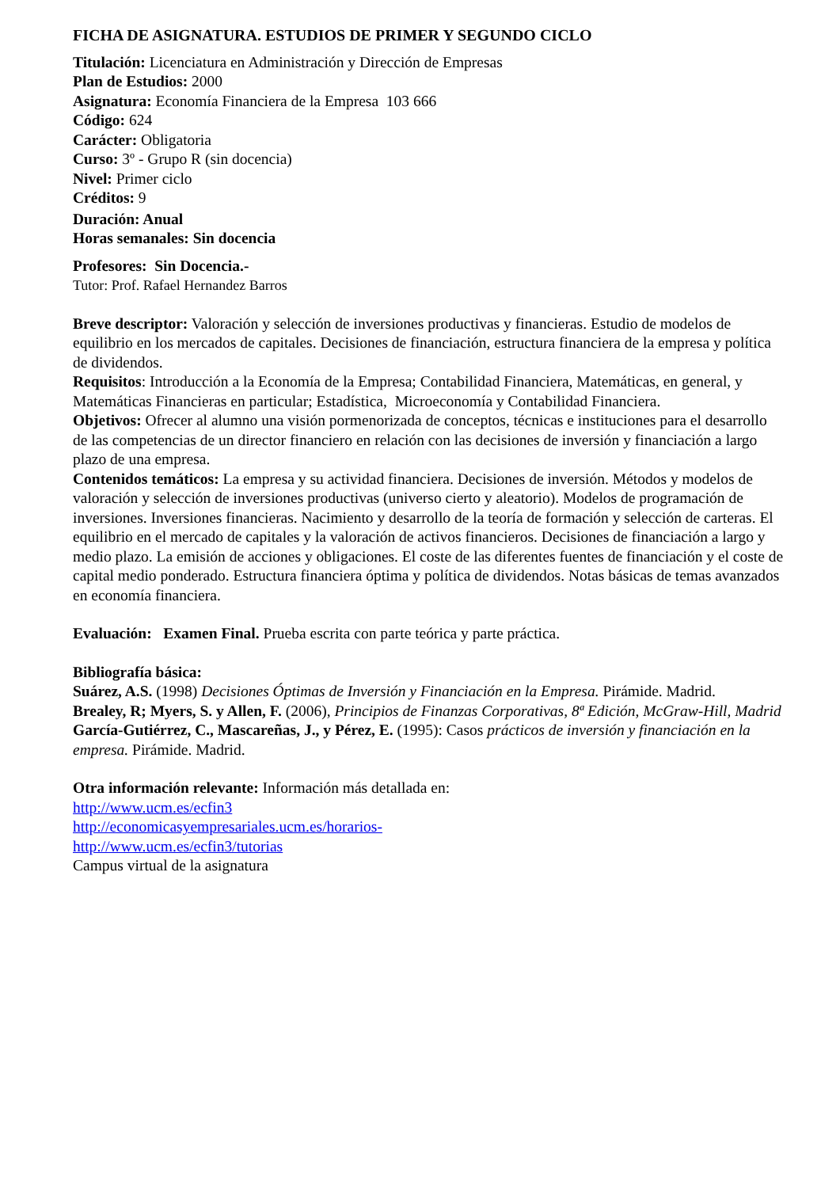FICHA DE ASIGNATURA. ESTUDIOS DE PRIMER Y SEGUNDO CICLO
Titulación: Licenciatura en Administración y Dirección de Empresas
Plan de Estudios: 2000
Asignatura: Economía Financiera de la Empresa 103 666
Código: 624
Carácter: Obligatoria
Curso: 3º - Grupo R (sin docencia)
Nivel: Primer ciclo
Créditos: 9
Duración: Anual
Horas semanales: Sin docencia
Profesores: Sin Docencia.-
Tutor: Prof. Rafael Hernandez Barros
Breve descriptor: Valoración y selección de inversiones productivas y financieras. Estudio de modelos de equilibrio en los mercados de capitales. Decisiones de financiación, estructura financiera de la empresa y política de dividendos.
Requisitos: Introducción a la Economía de la Empresa; Contabilidad Financiera, Matemáticas, en general, y Matemáticas Financieras en particular; Estadística, Microeconomía y Contabilidad Financiera.
Objetivos: Ofrecer al alumno una visión pormenorizada de conceptos, técnicas e instituciones para el desarrollo de las competencias de un director financiero en relación con las decisiones de inversión y financiación a largo plazo de una empresa.
Contenidos temáticos: La empresa y su actividad financiera. Decisiones de inversión. Métodos y modelos de valoración y selección de inversiones productivas (universo cierto y aleatorio). Modelos de programación de inversiones. Inversiones financieras. Nacimiento y desarrollo de la teoría de formación y selección de carteras. El equilibrio en el mercado de capitales y la valoración de activos financieros. Decisiones de financiación a largo y medio plazo. La emisión de acciones y obligaciones. El coste de las diferentes fuentes de financiación y el coste de capital medio ponderado. Estructura financiera óptima y política de dividendos. Notas básicas de temas avanzados en economía financiera.
Evaluación: Examen Final. Prueba escrita con parte teórica y parte práctica.
Bibliografía básica:
Suárez, A.S. (1998) Decisiones Óptimas de Inversión y Financiación en la Empresa. Pirámide. Madrid.
Brealey, R; Myers, S. y Allen, F. (2006), Principios de Finanzas Corporativas, 8ª Edición, McGraw-Hill, Madrid
García-Gutiérrez, C., Mascareñas, J., y Pérez, E. (1995): Casos prácticos de inversión y financiación en la empresa. Pirámide. Madrid.
Otra información relevante: Información más detallada en:
http://www.ucm.es/ecfin3
http://economicasyempresariales.ucm.es/horarios-
http://www.ucm.es/ecfin3/tutorias
Campus virtual de la asignatura